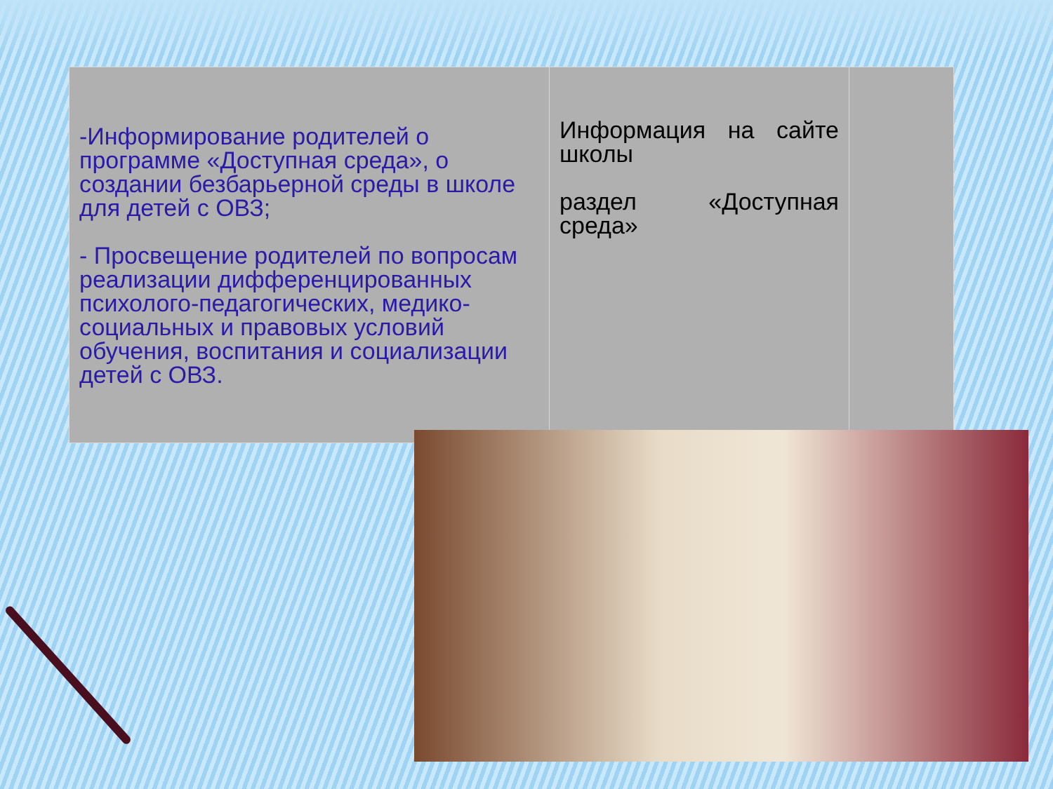| -Информирование родителей о программе «Доступная среда», о создании безбарьерной среды в школе для детей с ОВЗ; - Просвещение родителей по вопросам реализации дифференцированных психолого-педагогических, медико-социальных и правовых условий обучения, воспитания и социализации детей с ОВЗ. | Информация на сайте школы раздел «Доступная среда» | |